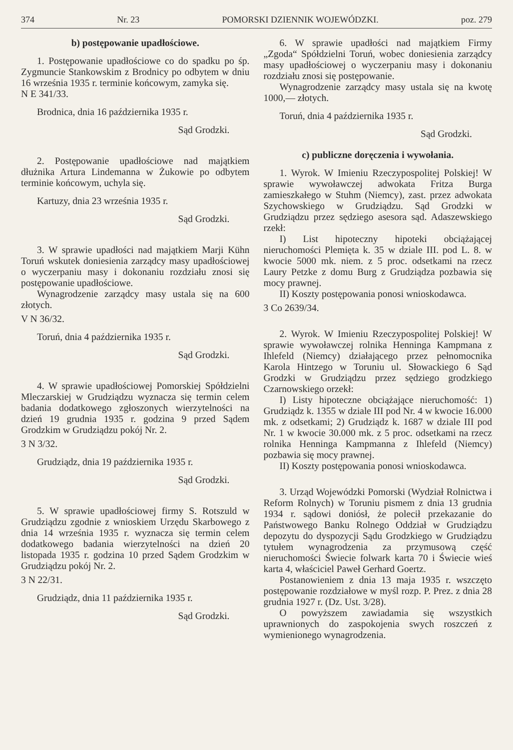374 Nr. 23 POMORSKI DZIENNIK WOJEWÓDZKI. poz. 279
b) postępowanie upadłościowe.
1. Postępowanie upadłościowe co do spadku po śp. Zygmuncie Stankowskim z Brodnicy po odbytem w dniu 16 września 1935 r. terminie końcowym, zamyka się.
N E 341/33.
Brodnica, dnia 16 października 1935 r.
Sąd Grodzki.
2. Postępowanie upadłościowe nad majątkiem dłużnika Artura Lindemanna w Żukowie po odbytem terminie końcowym, uchyla się.
Kartuzy, dnia 23 września 1935 r.
Sąd Grodzki.
3. W sprawie upadłości nad majątkiem Marji Kühn Toruń wskutek doniesienia zarządcy masy upadłościowej o wyczerpaniu masy i dokonaniu rozdziału znosi się postępowanie upadłościowe.
Wynagrodzenie zarządcy masy ustala się na 600 złotych.
V N 36/32.
Toruń, dnia 4 października 1935 r.
Sąd Grodzki.
4. W sprawie upadłościowej Pomorskiej Spółdzielni Mleczarskiej w Grudziądzu wyznacza się termin celem badania dodatkowego zgłoszonych wierzytelności na dzień 19 grudnia 1935 r. godzina 9 przed Sądem Grodzkim w Grudziądzu pokój Nr. 2.
3 N 3/32.
Grudziądz, dnia 19 października 1935 r.
Sąd Grodzki.
5. W sprawie upadłościowej firmy S. Rotszuld w Grudziądzu zgodnie z wnioskiem Urzędu Skarbowego z dnia 14 września 1935 r. wyznacza się termin celem dodatkowego badania wierzytelności na dzień 20 listopada 1935 r. godzina 10 przed Sądem Grodzkim w Grudziądzu pokój Nr. 2.
3 N 22/31.
Grudziądz, dnia 11 października 1935 r.
Sąd Grodzki.
6. W sprawie upadłości nad majątkiem Firmy „Zgoda“ Spółdzielni Toruń, wobec doniesienia zarządcy masy upadłościowej o wyczerpaniu masy i dokonaniu rozdziału znosi się postępowanie.
Wynagrodzenie zarządcy masy ustala się na kwotę 1000,— złotych.
Toruń, dnia 4 października 1935 r.
Sąd Grodzki.
c) publiczne doręczenia i wywołania.
1. Wyrok. W Imieniu Rzeczypospolitej Polskiej! W sprawie wywoławczej adwokata Fritza Burga zamieszkałego w Stuhm (Niemcy), zast. przez adwokata Szychowskiego w Grudziądzu. Sąd Grodzki w Grudziądzu przez sędziego asesora sąd. Adaszewskiego rzekł:
I) List hipoteczny hipoteki obciążającej nieruchomości Plemięta k. 35 w dziale III. pod L. 8. w kwocie 5000 mk. niem. z 5 proc. odsetkami na rzecz Laury Petzke z domu Burg z Grudziądza pozbawia się mocy prawnej.
II) Koszty postępowania ponosi wnioskodawca.
3 Co 2639/34.
2. Wyrok. W Imieniu Rzeczypospolitej Polskiej! W sprawie wywoławczej rolnika Henninga Kampmana z Ihlefeld (Niemcy) działającego przez pełnomocnika Karola Hintzego w Toruniu ul. Słowackiego 6 Sąd Grodzki w Grudziądzu przez sędziego grodzkiego Czarnowskiego orzekł:
I) Listy hipoteczne obciążające nieruchomość: 1) Grudziądz k. 1355 w dziale III pod Nr. 4 w kwocie 16.000 mk. z odsetkami; 2) Grudziądz k. 1687 w dziale III pod Nr. 1 w kwocie 30.000 mk. z 5 proc. odsetkami na rzecz rolnika Henninga Kampmanna z Ihlefeld (Niemcy) pozbawia się mocy prawnej.
II) Koszty postępowania ponosi wnioskodawca.
3. Urząd Wojewódzki Pomorski (Wydział Rolnictwa i Reform Rolnych) w Toruniu pismem z dnia 13 grudnia 1934 r. sądowi doniósł, że polecił przekazanie do Państwowego Banku Rolnego Oddział w Grudziądzu depozytu do dyspozycji Sądu Grodzkiego w Grudziądzu tytułem wynagrodzenia za przymusową część nieruchomości Świecie folwark karta 70 i Świecie wieś karta 4, właściciel Paweł Gerhard Goertz.
Postanowieniem z dnia 13 maja 1935 r. wszczęto postępowanie rozdziałowe w myśl rozp. P. Prez. z dnia 28 grudnia 1927 r. (Dz. Ust. 3/28).
O powyższem zawiadamia się wszystkich uprawnionych do zaspokojenia swych roszczeń z wymienionego wynagrodzenia.